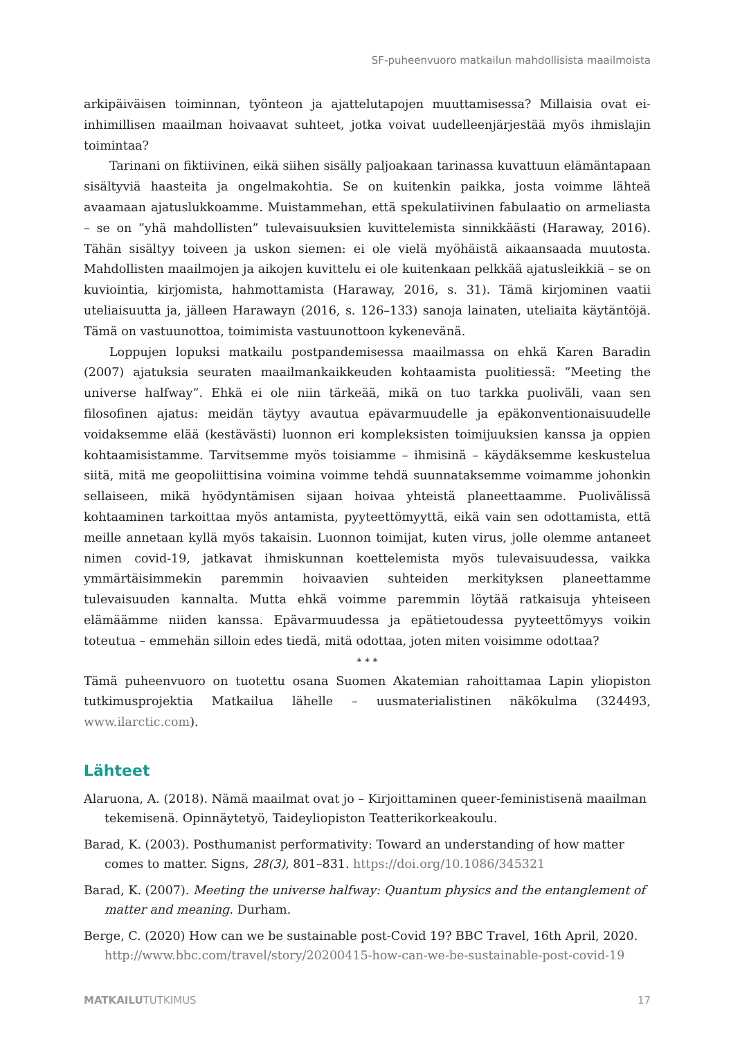SF-puheenvuoro matkailun mahdollisista maailmoista
arkipäiväisen toiminnan, työnteon ja ajattelutapojen muuttamisessa? Millaisia ovat ei-inhimillisen maailman hoivaavat suhteet, jotka voivat uudelleenjärjestää myös ihmislajin toimintaa?
Tarinani on fiktiivinen, eikä siihen sisälly paljoakaan tarinassa kuvattuun elämäntapaan sisältyviä haasteita ja ongelmakohtia. Se on kuitenkin paikka, josta voimme lähteä avaamaan ajatuslukkoamme. Muistammehan, että spekulatiivinen fabulaatio on armeliasta – se on ”yhä mahdollisten” tulevaisuuksien kuvittelemista sinnikkäästi (Haraway, 2016). Tähän sisältyy toiveen ja uskon siemen: ei ole vielä myöhäistä aikaansaada muutosta. Mahdollisten maailmojen ja aikojen kuvittelu ei ole kuitenkaan pelkkää ajatusleikkiä – se on kuviointia, kirjomista, hahmottamista (Haraway, 2016, s. 31). Tämä kirjominen vaatii uteliaisuutta ja, jälleen Harawayn (2016, s. 126–133) sanoja lainaten, uteliaita käytäntöjä. Tämä on vastuunottoa, toimimista vastuunottoon kykenevänä.
Loppujen lopuksi matkailu postpandemisessa maailmassa on ehkä Karen Baradin (2007) ajatuksia seuraten maailmankaikkeuden kohtaamista puolitiessä: ”Meeting the universe halfway”. Ehkä ei ole niin tärkeää, mikä on tuo tarkka puoliväli, vaan sen filosofinen ajatus: meidän täytyy avautua epävarmuudelle ja epäkonventionaisuudelle voidaksemme elää (kestävästi) luonnon eri kompleksisten toimijuuksien kanssa ja oppien kohtaamisistamme. Tarvitsemme myös toisiamme – ihmisinä – käydäksemme keskustelua siitä, mitä me geopoliittisina voimina voimme tehdä suunnataksemme voimamme johonkin sellaiseen, mikä hyödyntämisen sijaan hoivaa yhteistä planeettaamme. Puolivälissä kohtaaminen tarkoittaa myös antamista, pyyteettömyyttä, eikä vain sen odottamista, että meille annetaan kyllä myös takaisin. Luonnon toimijat, kuten virus, jolle olemme antaneet nimen covid-19, jatkavat ihmiskunnan koettelemista myös tulevaisuudessa, vaikka ymmärtäisimmekin paremmin hoivaavien suhteiden merkityksen planeettamme tulevaisuuden kannalta. Mutta ehkä voimme paremmin löytää ratkaisuja yhteiseen elämäämme niiden kanssa. Epävarmuudessa ja epätietoudessa pyyteettömyys voikin toteutua – emmehän silloin edes tiedä, mitä odottaa, joten miten voisimme odottaa?
* * *
Tämä puheenvuoro on tuotettu osana Suomen Akatemian rahoittamaa Lapin yliopiston tutkimusprojektia Matkailua lähelle – uusmaterialistinen näkökulma (324493, www.ilarctic.com).
Lähteet
Alaruona, A. (2018). Nämä maailmat ovat jo – Kirjoittaminen queer-feministisenä maailman tekemisenä. Opinnäytetyö, Taideyliopiston Teatterikorkeakoulu.
Barad, K. (2003). Posthumanist performativity: Toward an understanding of how matter comes to matter. Signs, 28(3), 801–831. https://doi.org/10.1086/345321
Barad, K. (2007). Meeting the universe halfway: Quantum physics and the entanglement of matter and meaning. Durham.
Berge, C. (2020) How can we be sustainable post-Covid 19? BBC Travel, 16th April, 2020. http://www.bbc.com/travel/story/20200415-how-can-we-be-sustainable-post-covid-19
MATKAILUTUTKIMUS 17